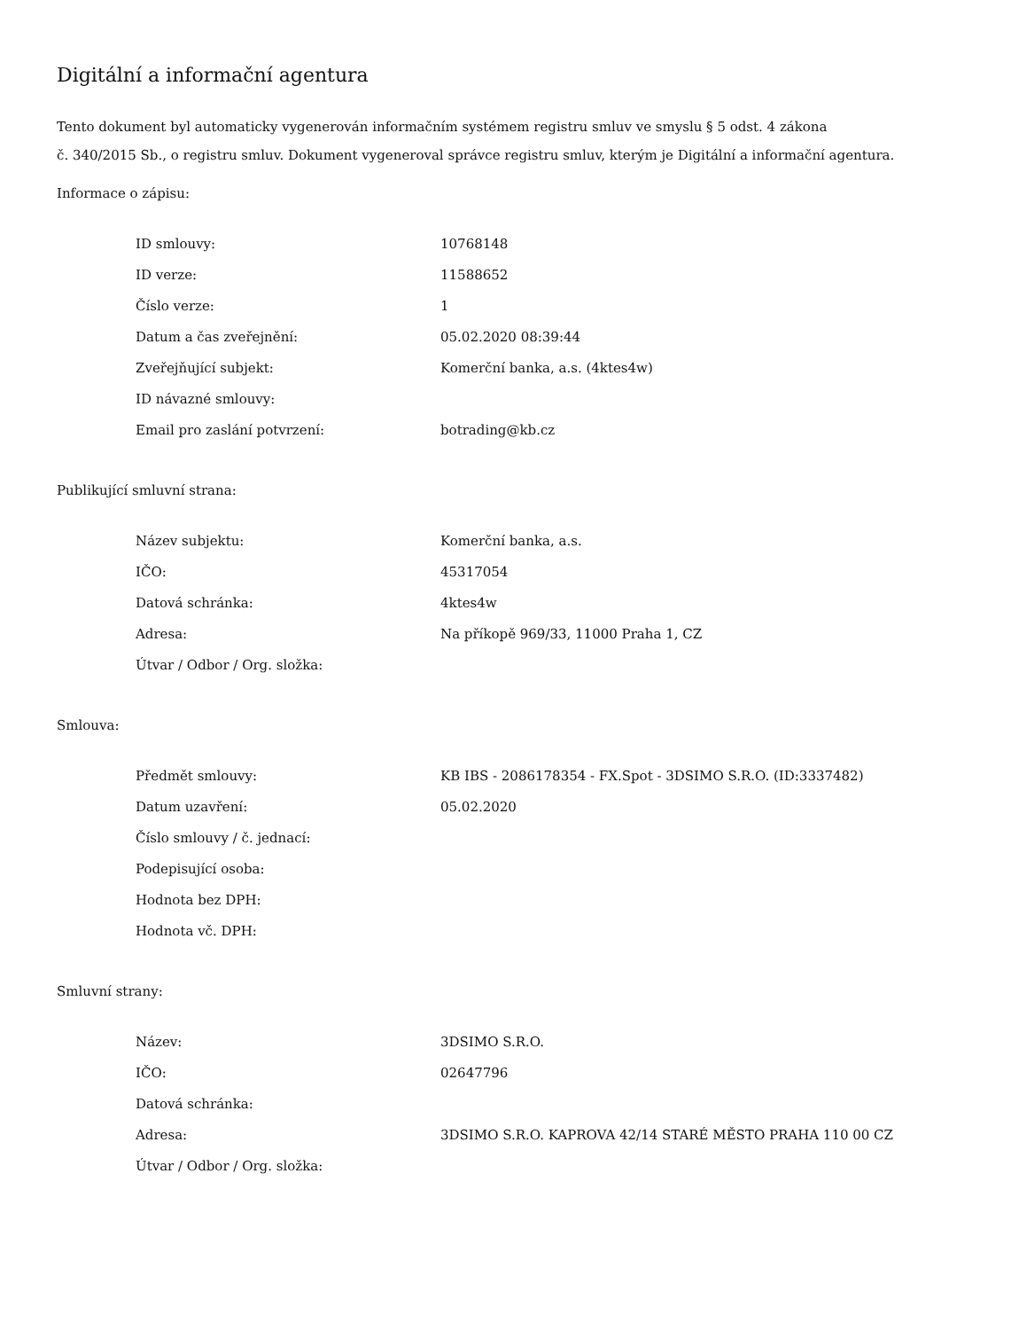Digitální a informační agentura
Tento dokument byl automaticky vygenerován informačním systémem registru smluv ve smyslu § 5 odst. 4 zákona
č. 340/2015 Sb., o registru smluv. Dokument vygeneroval správce registru smluv, kterým je Digitální a informační agentura.
Informace o zápisu:
| ID smlouvy: | 10768148 |
| ID verze: | 11588652 |
| Číslo verze: | 1 |
| Datum a čas zveřejnění: | 05.02.2020 08:39:44 |
| Zveřejňující subjekt: | Komerční banka, a.s. (4ktes4w) |
| ID návazné smlouvy: | |
| Email pro zaslání potvrzení: | botrading@kb.cz |
Publikující smluvní strana:
| Název subjektu: | Komerční banka, a.s. |
| IČO: | 45317054 |
| Datová schránka: | 4ktes4w |
| Adresa: | Na příkopě 969/33, 11000 Praha 1, CZ |
| Útvar / Odbor / Org. složka: | |
Smlouva:
| Předmět smlouvy: | KB IBS - 2086178354 - FX.Spot - 3DSIMO S.R.O. (ID:3337482) |
| Datum uzavření: | 05.02.2020 |
| Číslo smlouvy / č. jednací: | |
| Podepisující osoba: | |
| Hodnota bez DPH: | |
| Hodnota vč. DPH: | |
Smluvní strany:
| Název: | 3DSIMO S.R.O. |
| IČO: | 02647796 |
| Datová schránka: | |
| Adresa: | 3DSIMO S.R.O. KAPROVA 42/14 STARÉ MĚSTO PRAHA 110 00 CZ |
| Útvar / Odbor / Org. složka: | |